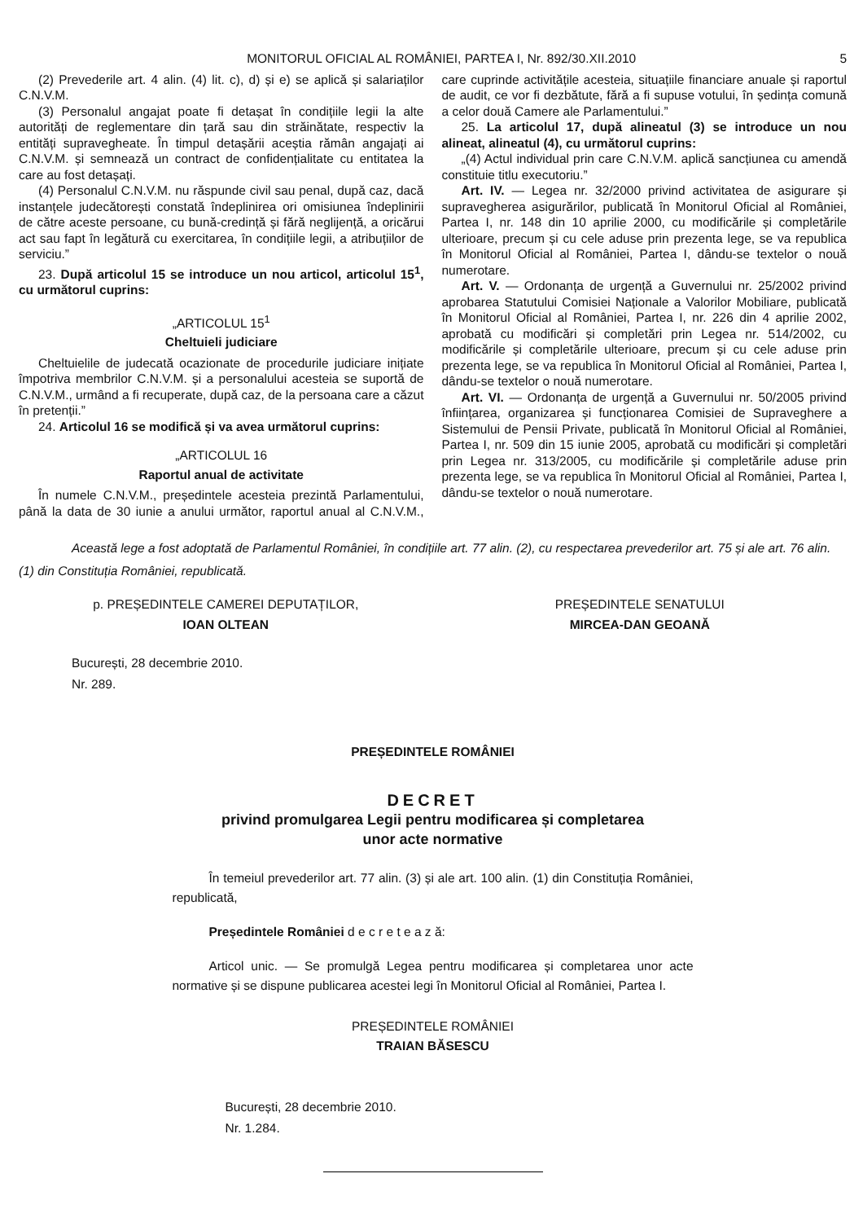MONITORUL OFICIAL AL ROMÂNIEI, PARTEA I, Nr. 892/30.XII.2010 5
(2) Prevederile art. 4 alin. (4) lit. c), d) și e) se aplică și salariaților C.N.V.M.
(3) Personalul angajat poate fi detașat în condițiile legii la alte autorități de reglementare din țară sau din străinătate, respectiv la entități supravegheate. În timpul detașării aceștia rămân angajați ai C.N.V.M. și semnează un contract de confidențialitate cu entitatea la care au fost detașați.
(4) Personalul C.N.V.M. nu răspunde civil sau penal, după caz, dacă instanțele judecătorești constată îndeplinirea ori omisiunea îndeplinirii de către aceste persoane, cu bună-credință și fără neglijență, a oricărui act sau fapt în legătură cu exercitarea, în condițiile legii, a atribuțiilor de serviciu.”
23. După articolul 15 se introduce un nou articol, articolul 15<sup>1</sup>, cu următorul cuprins:
„ARTICOLUL 15<sup>1</sup>
Cheltuieli judiciare
Cheltuielile de judecată ocazionate de procedurile judiciare inițiate împotriva membrilor C.N.V.M. și a personalului acesteia se suportă de C.N.V.M., urmând a fi recuperate, după caz, de la persoana care a căzut în pretenții.”
24. Articolul 16 se modifică și va avea următorul cuprins:
„ARTICOLUL 16
Raportul anual de activitate
În numele C.N.V.M., președintele acesteia prezintă Parlamentului, până la data de 30 iunie a anului următor, raportul anual al C.N.V.M., care cuprinde activitățile acesteia, situațiile financiare anuale și raportul de audit, ce vor fi dezbătute, fără a fi supuse votului, în ședința comună a celor două Camere ale Parlamentului.”
25. La articolul 17, după alineatul (3) se introduce un nou alineat, alineatul (4), cu următorul cuprins:
„(4) Actul individual prin care C.N.V.M. aplică sancțiunea cu amendă constituie titlu executoriu.”
Art. IV. — Legea nr. 32/2000 privind activitatea de asigurare și supravegherea asigurărilor, publicată în Monitorul Oficial al României, Partea I, nr. 148 din 10 aprilie 2000, cu modificările și completările ulterioare, precum și cu cele aduse prin prezenta lege, se va republica în Monitorul Oficial al României, Partea I, dându-se textelor o nouă numerotare.
Art. V. — Ordonanța de urgență a Guvernului nr. 25/2002 privind aprobarea Statutului Comisiei Naționale a Valorilor Mobiliare, publicată în Monitorul Oficial al României, Partea I, nr. 226 din 4 aprilie 2002, aprobată cu modificări și completări prin Legea nr. 514/2002, cu modificările și completările ulterioare, precum și cu cele aduse prin prezenta lege, se va republica în Monitorul Oficial al României, Partea I, dându-se textelor o nouă numerotare.
Art. VI. — Ordonanța de urgență a Guvernului nr. 50/2005 privind înființarea, organizarea și funcționarea Comisiei de Supraveghere a Sistemului de Pensii Private, publicată în Monitorul Oficial al României, Partea I, nr. 509 din 15 iunie 2005, aprobată cu modificări și completări prin Legea nr. 313/2005, cu modificările și completările aduse prin prezenta lege, se va republica în Monitorul Oficial al României, Partea I, dându-se textelor o nouă numerotare.
Această lege a fost adoptată de Parlamentul României, în condițiile art. 77 alin. (2), cu respectarea prevederilor art. 75 și ale art. 76 alin. (1) din Constituția României, republicată.
p. PREȘEDINTELE CAMEREI DEPUTAȚILOR,
IOAN OLTEAN
PREȘEDINTELE SENATULUI
MIRCEA-DAN GEOANĂ
București, 28 decembrie 2010.
Nr. 289.
PREȘEDINTELE ROMÂNIEI
DECRET
privind promulgarea Legii pentru modificarea și completarea
unor acte normative
În temeiul prevederilor art. 77 alin. (3) și ale art. 100 alin. (1) din Constituția României, republicată,
Președintele României d e c r e t e a z ă:
Articol unic. — Se promulgă Legea pentru modificarea și completarea unor acte normative și se dispune publicarea acestei legi în Monitorul Oficial al României, Partea I.
PREȘEDINTELE ROMÂNIEI
TRAIAN BĂSESCU
București, 28 decembrie 2010.
Nr. 1.284.